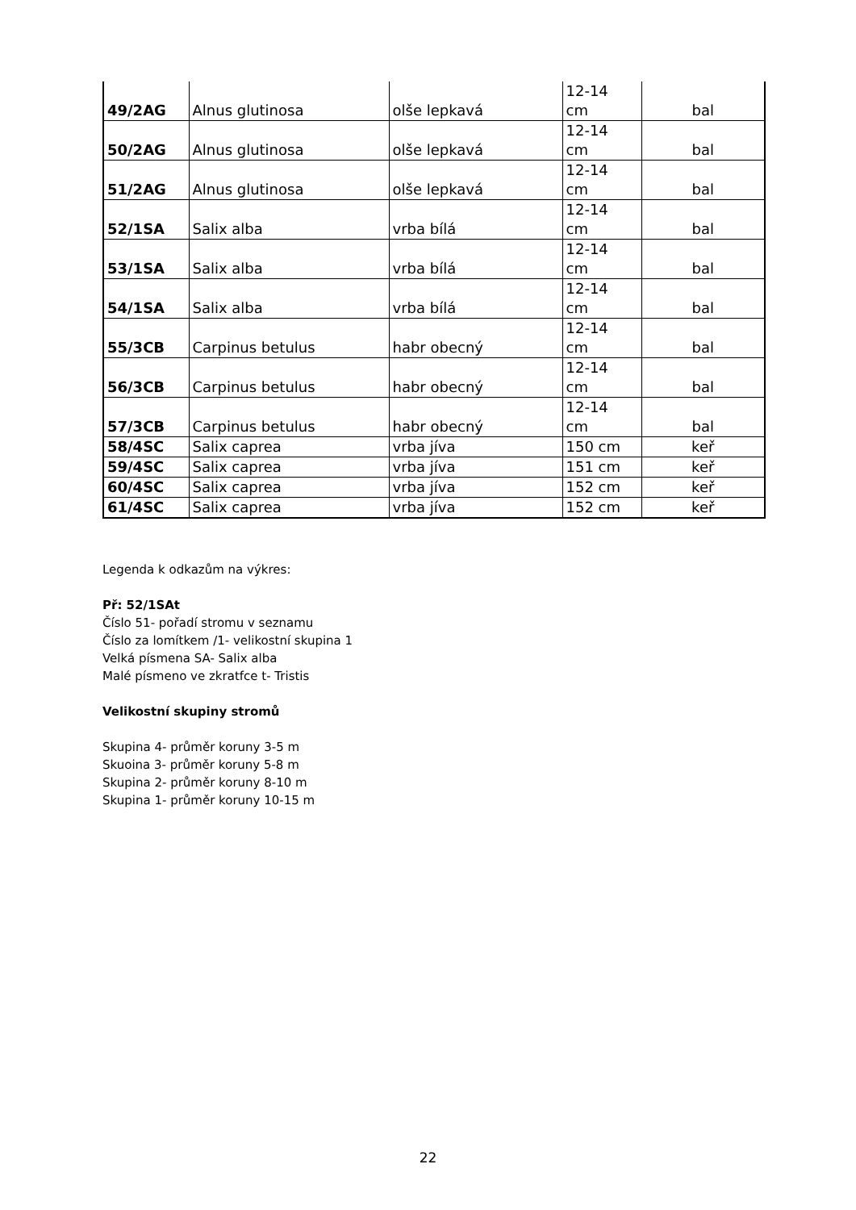| 49/2AG | Alnus glutinosa | olše lepkavá | 12-14 cm | bal |
| 50/2AG | Alnus glutinosa | olše lepkavá | 12-14 cm | bal |
| 51/2AG | Alnus glutinosa | olše lepkavá | 12-14 cm | bal |
| 52/1SA | Salix alba | vrba bílá | 12-14 cm | bal |
| 53/1SA | Salix alba | vrba bílá | 12-14 cm | bal |
| 54/1SA | Salix alba | vrba bílá | 12-14 cm | bal |
| 55/3CB | Carpinus betulus | habr obecný | 12-14 cm | bal |
| 56/3CB | Carpinus betulus | habr obecný | 12-14 cm | bal |
| 57/3CB | Carpinus betulus | habr obecný | 12-14 cm | bal |
| 58/4SC | Salix caprea | vrba jíva | 150 cm | keř |
| 59/4SC | Salix caprea | vrba jíva | 151 cm | keř |
| 60/4SC | Salix caprea | vrba jíva | 152 cm | keř |
| 61/4SC | Salix caprea | vrba jíva | 152 cm | keř |
Legenda k odkazům na výkres:
Př: 52/1SAt
Číslo 51- pořadí stromu v seznamu
Číslo za lomítkem /1- velikostní skupina 1
Velká písmena SA- Salix alba
Malé písmeno ve zkratfce t- Tristis
Velikostní skupiny stromů
Skupina 4- průměr koruny 3-5 m
Skuoina 3- průměr koruny 5-8 m
Skupina 2- průměr koruny 8-10 m
Skupina 1- průměr koruny 10-15 m
22